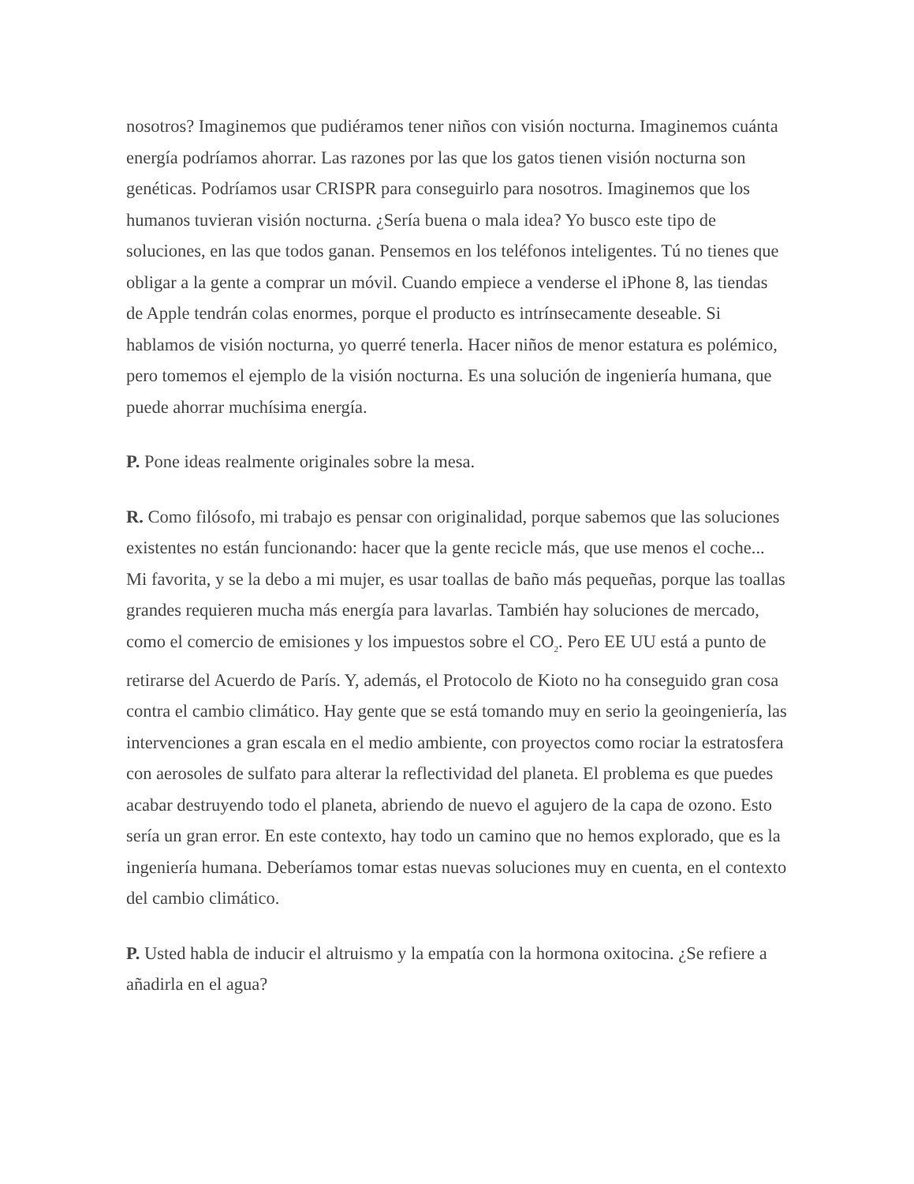nosotros? Imaginemos que pudiéramos tener niños con visión nocturna. Imaginemos cuánta energía podríamos ahorrar. Las razones por las que los gatos tienen visión nocturna son genéticas. Podríamos usar CRISPR para conseguirlo para nosotros. Imaginemos que los humanos tuvieran visión nocturna. ¿Sería buena o mala idea? Yo busco este tipo de soluciones, en las que todos ganan. Pensemos en los teléfonos inteligentes. Tú no tienes que obligar a la gente a comprar un móvil. Cuando empiece a venderse el iPhone 8, las tiendas de Apple tendrán colas enormes, porque el producto es intrínsecamente deseable. Si hablamos de visión nocturna, yo querré tenerla. Hacer niños de menor estatura es polémico, pero tomemos el ejemplo de la visión nocturna. Es una solución de ingeniería humana, que puede ahorrar muchísima energía.
P. Pone ideas realmente originales sobre la mesa.
R. Como filósofo, mi trabajo es pensar con originalidad, porque sabemos que las soluciones existentes no están funcionando: hacer que la gente recicle más, que use menos el coche... Mi favorita, y se la debo a mi mujer, es usar toallas de baño más pequeñas, porque las toallas grandes requieren mucha más energía para lavarlas. También hay soluciones de mercado, como el comercio de emisiones y los impuestos sobre el CO<sub>2</sub>. Pero EE UU está a punto de retirarse del Acuerdo de París. Y, además, el Protocolo de Kioto no ha conseguido gran cosa contra el cambio climático. Hay gente que se está tomando muy en serio la geoingeniería, las intervenciones a gran escala en el medio ambiente, con proyectos como rociar la estratosfera con aerosoles de sulfato para alterar la reflectividad del planeta. El problema es que puedes acabar destruyendo todo el planeta, abriendo de nuevo el agujero de la capa de ozono. Esto sería un gran error. En este contexto, hay todo un camino que no hemos explorado, que es la ingeniería humana. Deberíamos tomar estas nuevas soluciones muy en cuenta, en el contexto del cambio climático.
P. Usted habla de inducir el altruismo y la empatía con la hormona oxitocina. ¿Se refiere a añadirla en el agua?